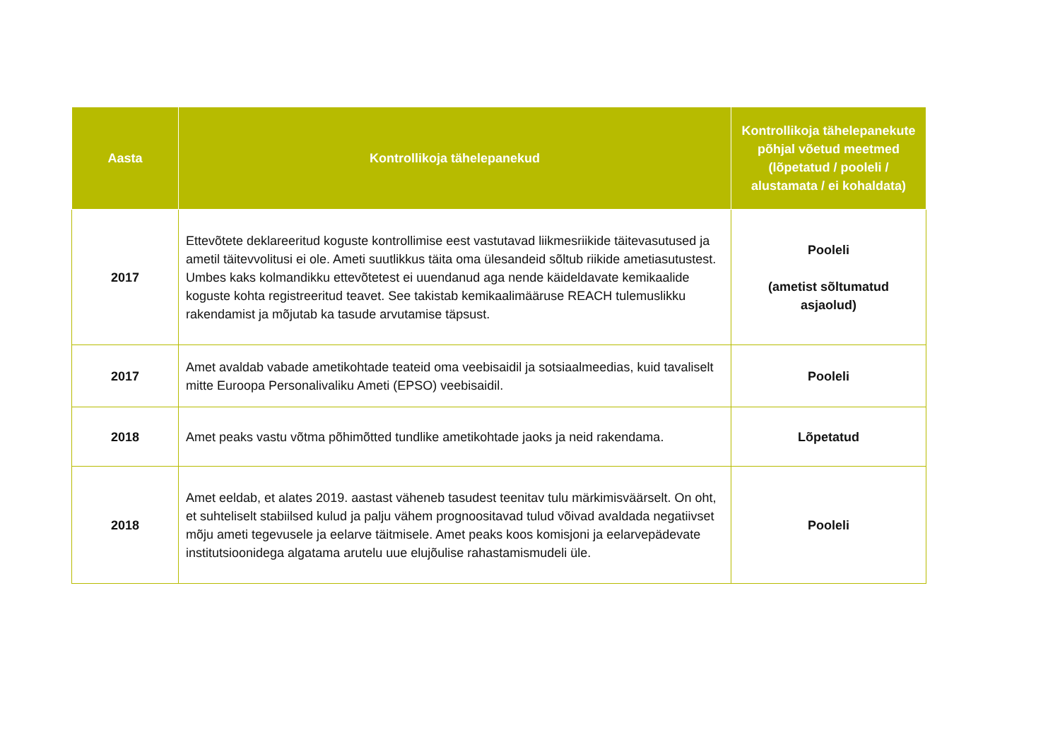| Aasta | Kontrollikoja tähelepanekud | Kontrollikoja tähelepanekute põhjal võetud meetmed (lõpetatud / pooleli / alustamata / ei kohaldata) |
| --- | --- | --- |
| 2017 | Ettevõtete deklareeritud koguste kontrollimise eest vastutavad liikmesriikide täitevasutused ja ametil täitevvolitusi ei ole. Ameti suutlikkus täita oma ülesandeid sõltub riikide ametiasutustest. Umbes kaks kolmandikku ettevõtetest ei uuendanud aga nende käideldavate kemikaalide koguste kohta registreeritud teavet. See takistab kemikaalimääruse REACH tulemuslikku rakendamist ja mõjutab ka tasude arvutamise täpsust. | Pooleli (ametist sõltumatud asjaolud) |
| 2017 | Amet avaldab vabade ametikohtade teateid oma veebisaidil ja sotsiaalmeedias, kuid tavaliselt mitte Euroopa Personalivaliku Ameti (EPSO) veebisaidil. | Pooleli |
| 2018 | Amet peaks vastu võtma põhimõtted tundlike ametikohtade jaoks ja neid rakendama. | Lõpetatud |
| 2018 | Amet eeldab, et alates 2019. aastast väheneb tasudest teenitav tulu märkimisväärselt. On oht, et suhteliselt stabiilsed kulud ja palju vähem prognoositavad tulud võivad avaldada negatiivset mõju ameti tegevusele ja eelarve täitmisele. Amet peaks koos komisjoni ja eelarvepädevate institutsioonidega algatama arutelu uue elujõulise rahastamismudeli üle. | Pooleli |